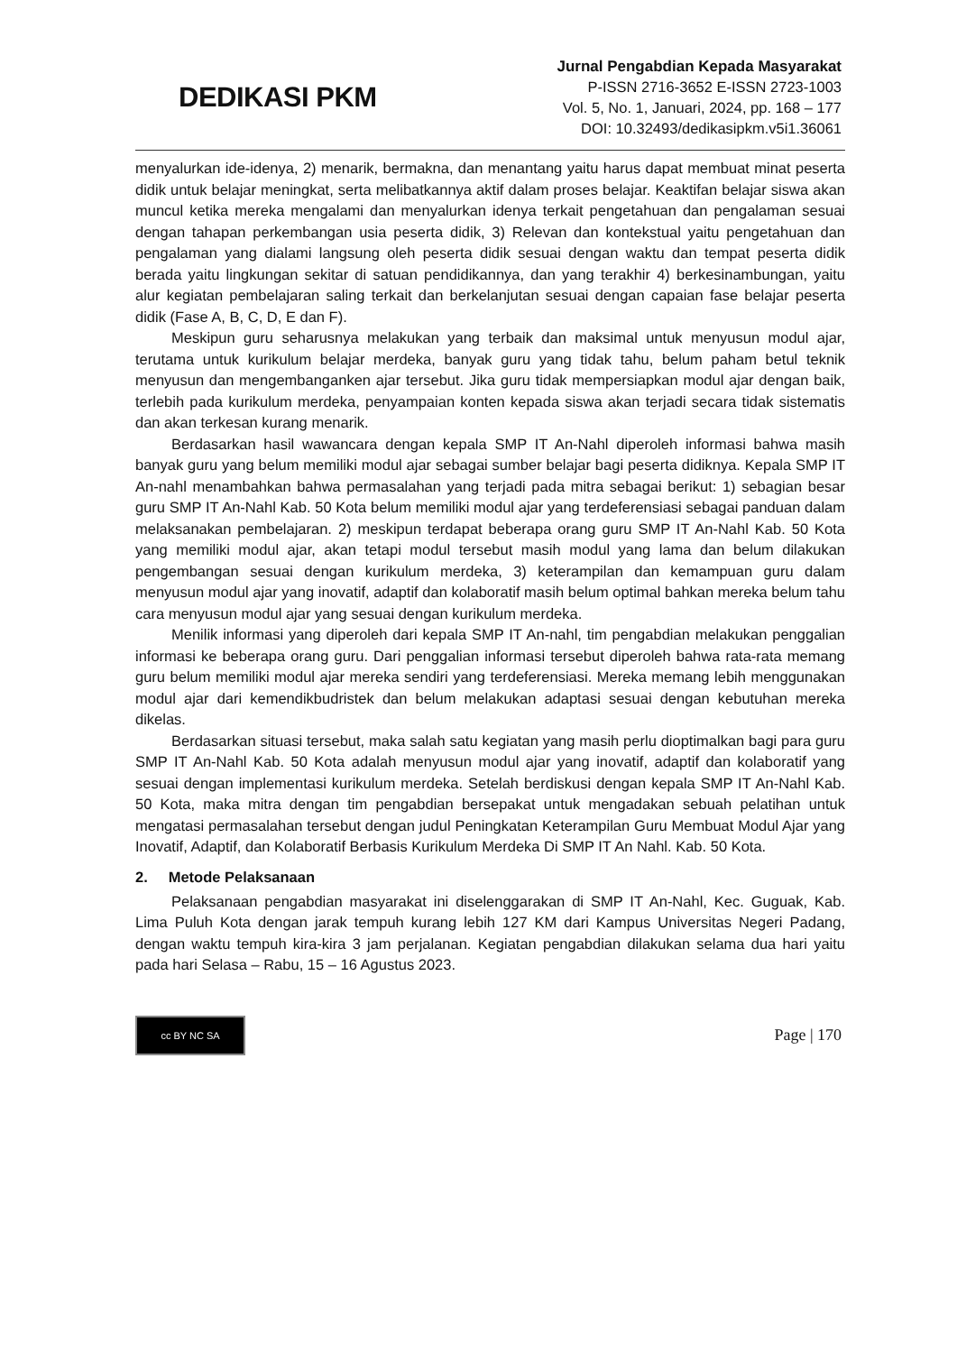DEDIKASI PKM
Jurnal Pengabdian Kepada Masyarakat
P-ISSN 2716-3652 E-ISSN 2723-1003
Vol. 5, No. 1, Januari, 2024, pp. 168 – 177
DOI: 10.32493/dedikasipkm.v5i1.36061
menyalurkan ide-idenya, 2) menarik, bermakna, dan menantang yaitu harus dapat membuat minat peserta didik untuk belajar meningkat, serta melibatkannya aktif dalam proses belajar. Keaktifan belajar siswa akan muncul ketika mereka mengalami dan menyalurkan idenya terkait pengetahuan dan pengalaman sesuai dengan tahapan perkembangan usia peserta didik, 3) Relevan dan kontekstual yaitu pengetahuan dan pengalaman yang dialami langsung oleh peserta didik sesuai dengan waktu dan tempat peserta didik berada yaitu lingkungan sekitar di satuan pendidikannya, dan yang terakhir 4) berkesinambungan, yaitu alur kegiatan pembelajaran saling terkait dan berkelanjutan sesuai dengan capaian fase belajar peserta didik (Fase A, B, C, D, E dan F).
Meskipun guru seharusnya melakukan yang terbaik dan maksimal untuk menyusun modul ajar, terutama untuk kurikulum belajar merdeka, banyak guru yang tidak tahu, belum paham betul teknik menyusun dan mengembanganken ajar tersebut. Jika guru tidak mempersiapkan modul ajar dengan baik, terlebih pada kurikulum merdeka, penyampaian konten kepada siswa akan terjadi secara tidak sistematis dan akan terkesan kurang menarik.
Berdasarkan hasil wawancara dengan kepala SMP IT An-Nahl diperoleh informasi bahwa masih banyak guru yang belum memiliki modul ajar sebagai sumber belajar bagi peserta didiknya. Kepala SMP IT An-nahl menambahkan bahwa permasalahan yang terjadi pada mitra sebagai berikut: 1) sebagian besar guru SMP IT An-Nahl Kab. 50 Kota belum memiliki modul ajar yang terdeferensiasi sebagai panduan dalam melaksanakan pembelajaran. 2) meskipun terdapat beberapa orang guru SMP IT An-Nahl Kab. 50 Kota yang memiliki modul ajar, akan tetapi modul tersebut masih modul yang lama dan belum dilakukan pengembangan sesuai dengan kurikulum merdeka, 3) keterampilan dan kemampuan guru dalam menyusun modul ajar yang inovatif, adaptif dan kolaboratif masih belum optimal bahkan mereka belum tahu cara menyusun modul ajar yang sesuai dengan kurikulum merdeka.
Menilik informasi yang diperoleh dari kepala SMP IT An-nahl, tim pengabdian melakukan penggalian informasi ke beberapa orang guru. Dari penggalian informasi tersebut diperoleh bahwa rata-rata memang guru belum memiliki modul ajar mereka sendiri yang terdeferensiasi. Mereka memang lebih menggunakan modul ajar dari kemendikbudristek dan belum melakukan adaptasi sesuai dengan kebutuhan mereka dikelas.
Berdasarkan situasi tersebut, maka salah satu kegiatan yang masih perlu dioptimalkan bagi para guru SMP IT An-Nahl Kab. 50 Kota adalah menyusun modul ajar yang inovatif, adaptif dan kolaboratif yang sesuai dengan implementasi kurikulum merdeka. Setelah berdiskusi dengan kepala SMP IT An-Nahl Kab. 50 Kota, maka mitra dengan tim pengabdian bersepakat untuk mengadakan sebuah pelatihan untuk mengatasi permasalahan tersebut dengan judul Peningkatan Keterampilan Guru Membuat Modul Ajar yang Inovatif, Adaptif, dan Kolaboratif Berbasis Kurikulum Merdeka Di SMP IT An Nahl. Kab. 50 Kota.
2. Metode Pelaksanaan
Pelaksanaan pengabdian masyarakat ini diselenggarakan di SMP IT An-Nahl, Kec. Guguak, Kab. Lima Puluh Kota dengan jarak tempuh kurang lebih 127 KM dari Kampus Universitas Negeri Padang, dengan waktu tempuh kira-kira 3 jam perjalanan. Kegiatan pengabdian dilakukan selama dua hari yaitu pada hari Selasa – Rabu, 15 – 16 Agustus 2023.
cc BY NC SA
Page | 170